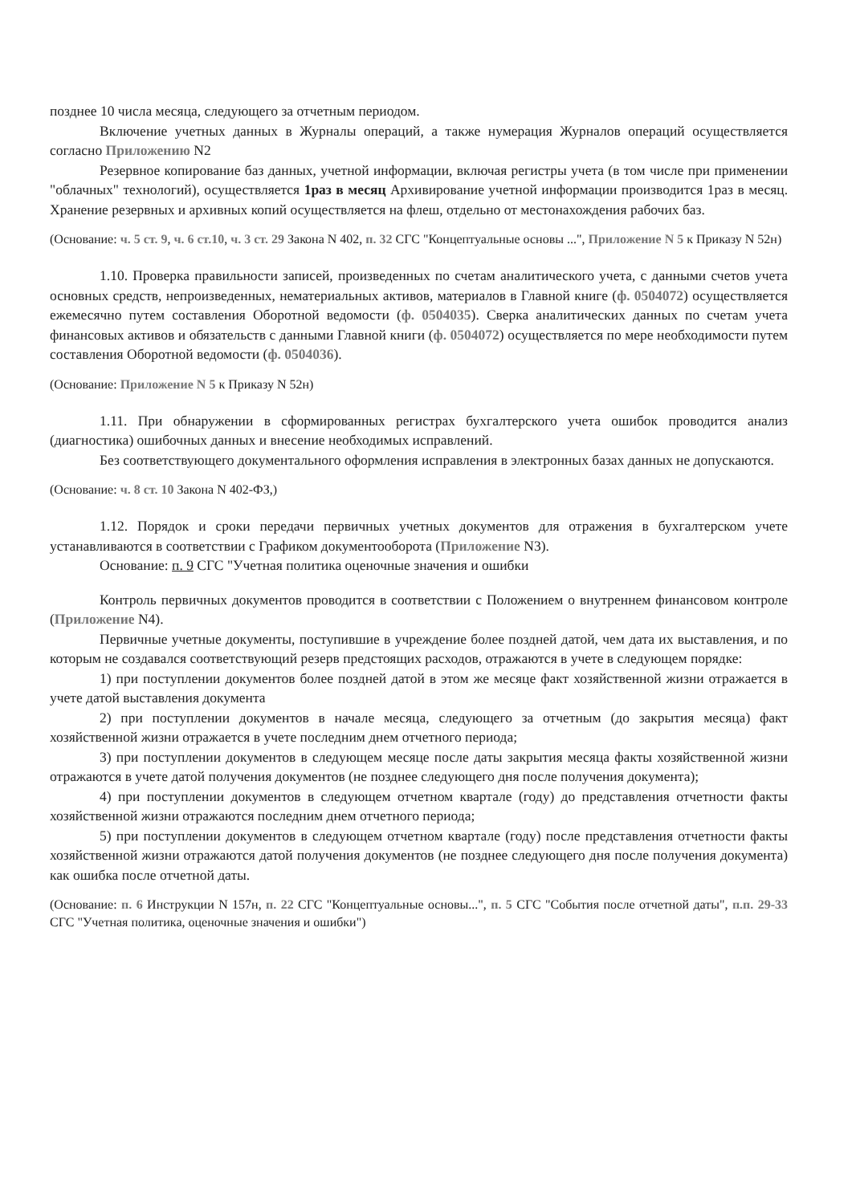позднее 10 числа месяца, следующего за отчетным периодом.
Включение учетных данных в Журналы операций, а также нумерация Журналов операций осуществляется согласно Приложению N2
Резервное копирование баз данных, учетной информации, включая регистры учета (в том числе при применении "облачных" технологий), осуществляется 1раз в месяц Архивирование учетной информации производится 1раз в месяц. Хранение резервных и архивных копий осуществляется на флеш, отдельно от местонахождения рабочих баз.
(Основание: ч. 5 ст. 9, ч. 6 ст.10, ч. 3 ст. 29 Закона N 402, п. 32 СГС "Концептуальные основы ...", Приложение N 5 к Приказу N 52н)
1.10. Проверка правильности записей, произведенных по счетам аналитического учета, с данными счетов учета основных средств, непроизведенных, нематериальных активов, материалов в Главной книге (ф. 0504072) осуществляется ежемесячно путем составления Оборотной ведомости (ф. 0504035). Сверка аналитических данных по счетам учета финансовых активов и обязательств с данными Главной книги (ф. 0504072) осуществляется по мере необходимости путем составления Оборотной ведомости (ф. 0504036).
(Основание: Приложение N 5 к Приказу N 52н)
1.11. При обнаружении в сформированных регистрах бухгалтерского учета ошибок проводится анализ (диагностика) ошибочных данных и внесение необходимых исправлений.
Без соответствующего документального оформления исправления в электронных базах данных не допускаются.
(Основание: ч. 8 ст. 10 Закона N 402-ФЗ,)
1.12. Порядок и сроки передачи первичных учетных документов для отражения в бухгалтерском учете устанавливаются в соответствии с Графиком документооборота (Приложение N3).
Основание: п. 9 СГС "Учетная политика оценочные значения и ошибки
Контроль первичных документов проводится в соответствии с Положением о внутреннем финансовом контроле (Приложение N4).
Первичные учетные документы, поступившие в учреждение более поздней датой, чем дата их выставления, и по которым не создавался соответствующий резерв предстоящих расходов, отражаются в учете в следующем порядке:
1) при поступлении документов более поздней датой в этом же месяце факт хозяйственной жизни отражается в учете датой выставления документа
2) при поступлении документов в начале месяца, следующего за отчетным (до закрытия месяца) факт хозяйственной жизни отражается в учете последним днем отчетного периода;
3) при поступлении документов в следующем месяце после даты закрытия месяца факты хозяйственной жизни отражаются в учете датой получения документов (не позднее следующего дня после получения документа);
4) при поступлении документов в следующем отчетном квартале (году) до представления отчетности факты хозяйственной жизни отражаются последним днем отчетного периода;
5) при поступлении документов в следующем отчетном квартале (году) после представления отчетности факты хозяйственной жизни отражаются датой получения документов (не позднее следующего дня после получения документа) как ошибка после отчетной даты.
(Основание: п. 6 Инструкции N 157н, п. 22 СГС "Концептуальные основы...", п. 5 СГС "События после отчетной даты", п.п. 29-33 СГС "Учетная политика, оценочные значения и ошибки")